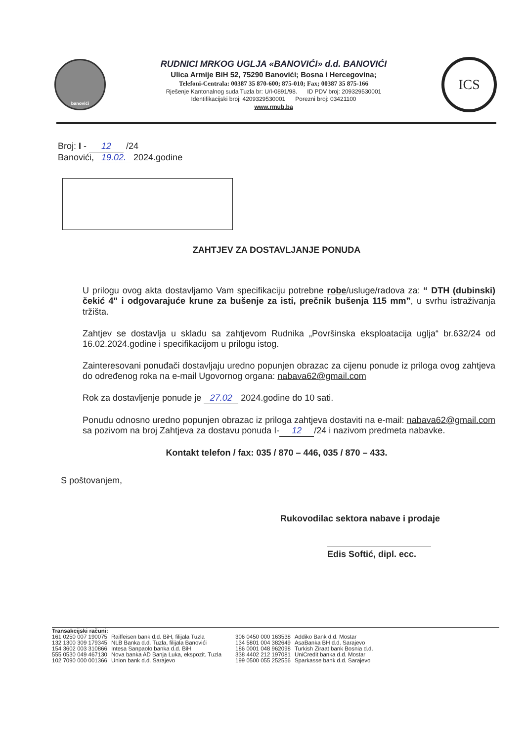banovići
RUDNICI MRKOG UGLJA «BANOVIĆI» d.d. BANOVIĆI
Ulica Armije BiH 52, 75290 Banovići; Bosna i Hercegovina;
Telefoni-Centrala: 00387 35 870-600; 875-010; Fax; 00387 35 875-166
Rješenje Kantonalnog suda Tuzla br: U/I-0891/98. ID PDV broj: 209329530001
Identifikacijski broj: 4209329530001 Porezni broj: 03421100
www.rmub.ba
ICS
Broj: I - 12 /24
Banovići, 19.02. 2024.godine
ZAHTJEV ZA DOSTAVLJANJE PONUDA
U prilogu ovog akta dostavljamo Vam specifikaciju potrebne robe/usluge/radova za: “ DTH (dubinski) čekić 4" i odgovarajuće krune za bušenje za isti, prečnik bušenja 115 mm”, u svrhu istraživanja tržišta.
Zahtjev se dostavlja u skladu sa zahtjevom Rudnika „Površinska eksploatacija uglja“ br.632/24 od 16.02.2024.godine i specifikacijom u prilogu istog.
Zainteresovani ponuđači dostavljaju uredno popunjen obrazac za cijenu ponude iz priloga ovog zahtjeva do određenog roka na e-mail Ugovornog organa: nabava62@gmail.com
Rok za dostavljenje ponude je 27.02 2024.godine do 10 sati.
Ponudu odnosno uredno popunjen obrazac iz priloga zahtjeva dostaviti na e-mail: nabava62@gmail.com sa pozivom na broj Zahtjeva za dostavu ponuda I- 12 /24 i nazivom predmeta nabavke.
Kontakt telefon / fax: 035 / 870 – 446, 035 / 870 – 433.
S poštovanjem,
Rukovodilac sektora nabave i prodaje
Edis Softić, dipl. ecc.
Transakcijski računi:
| 161 0250 007 190075 | Raiffeisen bank d.d. BiH, filijala Tuzla |
| 132 1300 309 179345 | NLB Banka d.d. Tuzla, filijala Banovići |
| 154 3602 003 310866 | Intesa Sanpaolo banka d.d. BiH |
| 555 0530 049 467130 | Nova banka AD Banja Luka, ekspozit. Tuzla |
| 102 7090 000 001366 | Union bank d.d. Sarajevo |
| 306 0450 000 163538 | Addiko Bank d.d. Mostar |
| 134 5801 004 382649 | AsaBanka BH d.d. Sarajevo |
| 186 0001 048 962098 | Turkish Ziraat bank Bosnia d.d. |
| 338 4402 212 197081 | UniCredit banka d.d. Mostar |
| 199 0500 055 252556 | Sparkasse bank d.d. Sarajevo |